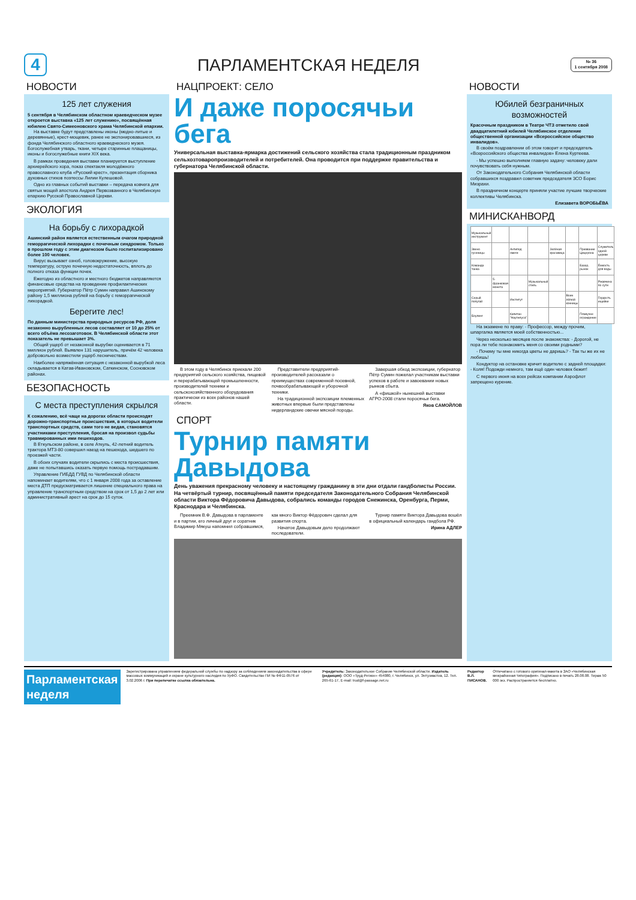4
ПАРЛАМЕНТСКАЯ НЕДЕЛЯ
№ 36
1 сентября 2008
НОВОСТИ
125 лет служения
5 сентября в Челябинском областном краеведческом музее откроется выставка «125 лет служению», посвящённая юбилею Свято-Симеоновского храма Челябинской епархии.
На выставке будут представлены иконы (медно-литые и деревянные), крест-мощевик, ранее не экспонировавшиеся, из фонда Челябинского областного краеведческого музея. Богослужебная утварь, ткани, четыре старинные плащаницы, иконы и богослужебные книги XIX века.
В рамках проведения выставки планируется выступление архиерейского хора, показ спектакля молодёжного православного клуба «Русский крест», презентация сборника духовных стихов поэтессы Лилии Кулешовой.
Одно из главных событий выставки – передача ковчега для святых мощей апостола Андрея Первозванного в Челябинскую епархию Русской Православной Церкви.
ЭКОЛОГИЯ
На борьбу с лихорадкой
Ашинский район является естественным очагом природной геморрагической лихорадки с почечным синдромом. Только в прошлом году с этим диагнозом было госпитализировано более 100 человек.
Вирус вызывает озноб, головокружение, высокую температуру, острую почечную недостаточность, вплоть до полного отказа функции почек.
Ежегодно из областного и местного бюджетов направляются финансовые средства на проведение профилактических мероприятий. Губернатор Пётр Сумин направил Ашинскому району 1,5 миллиона рублей на борьбу с геморрагической лихорадкой.
Берегите лес!
По данным министерства природных ресурсов РФ, доля незаконно вырубленных лесов составляет от 10 до 25% от всего объёма лесозаготовок. В Челябинской области этот показатель не превышает 3%.
Общий ущерб от незаконной вырубки оценивается в 71 миллион рублей. Выявлен 131 нарушитель, причём 42 человека добровольно возместили ущерб лесничествам.
Наиболее напряжённая ситуация с незаконной вырубкой леса складывается в Катав-Ивановском, Саткинском, Сосновском районах.
БЕЗОПАСНОСТЬ
С места преступления скрылся
К сожалению, всё чаще на дорогах области происходят дорожно-транспортные происшествия, в которых водители транспортных средств, сами того не ведая, становятся участниками преступления, бросая на произвол судьбы травмированных ими пешеходов.
В Еткульском районе, в селе Аткуль, 42-летний водитель трактора МТЗ-80 совершил наезд на пешехода, шедшего по проезжей части.
В обоих случаях водители скрылись с места происшествия, даже не попытавшись оказать первую помощь пострадавшим.
Управление ГИБДД ГУВД по Челябинской области напоминает водителям, что с 1 января 2008 года за оставление места ДТП предусматривается лишение специального права на управление транспортным средством на срок от 1,5 до 2 лет или административный арест на срок до 15 суток.
НАЦПРОЕКТ: СЕЛО
И даже поросячьи бега
Универсальная выставка-ярмарка достижений сельского хозяйства стала традиционным праздником сельхозтоваропроизводителей и потребителей. Она проводится при поддержке правительства и губернатора Челябинской области.
В этом году в Челябинск приехали 200 предприятий сельского хозяйства, пищевой и перерабатывающей промышленности, производителей техники и сельскохозяйственного оборудования практически из всех районов нашей области.
Представители предприятий-производителей рассказали о преимуществах современной посевной, почвообрабатывающей и уборочной техники.
На традиционной экспозиции племенных животных впервые были представлены нидерландские овечки мясной породы.
Завершая обход экспозиции, губернатор Пётр Сумин пожелал участникам выставки успехов в работе и завоевании новых рынков сбыта.
А «фишкой» нынешней выставки АГРО-2008 стали поросячьи бега.
Яков САМОЙЛОВ
СПОРТ
Турнир памяти Давыдова
День уважения прекрасному человеку и настоящему гражданину в эти дни отдали гандболисты России. На четвёртый турнир, посвящённый памяти председателя Законодательного Собрания Челябинской области Виктора Фёдоровича Давыдова, собрались команды городов Снежинска, Оренбурга, Перми, Краснодара и Челябинска.
Преемник В.Ф. Давыдова в парламенте и в партии, его личный друг и соратник Владимир Мякуш напомнил собравшимся, как много Виктор Фёдорович сделал для развития спорта.
Начатое Давыдовым дело продолжают последователи.
Турнир памяти Виктора Давыдова вошёл в официальный календарь гандбола РФ.
Ирина АДЛЕР
НОВОСТИ
Юбилей безграничных возможностей
Красочным праздником в Театре ЧТЗ отметило свой двадцатилетний юбилей Челябинское отделение общественной организации «Всероссийское общество инвалидов».
В своём поздравлении об этом говорит и председатель «Всероссийского общества инвалидов» Елена Куртеева.
- Мы успешно выполняем главную задачу: человеку дали почувствовать себя нужным.
От Законодательного Собрания Челябинской области собравшихся поздравил советник председателя ЗСО Борис Мизрахи.
В праздничном концерте приняли участие лучшие творческие коллективы Челябинска.
Елизавета ВОРОБЬЁВА
МИНИСКАНВОРД
| Музыкальный инструмент | | | | | | | |
| Звено гусеницы | | Антипод омеги | | Зелёная красавица | | Призвание Цицерона | Служитель одной церкви |
| Команда танка | | | | | | Базар, рынок | Ёмкость для воды |
| | 5-франковая монета | | Музыкальный стиль | | | | Ржавчина по сути |
| Серый попугай | | Институт | | | Воин лёгкой конницы | | Гордость ищейки |
| Боулинг | | Капитан "Наутилуса" | | | | Плавучее ограждение | |
На экзамене по праву: - Профессор, между прочим, шпаргалка является моей собственностью...
Через несколько месяцев после знакомства: - Дорогой, не пора ли тебе познакомить меня со своими родными?
- Почему ты мне никогда цветы не даришь? - Так ты же их не любишь!
Кондуктор на остановке кричит водителю с задней площадки: - Коля! Подожди немного, там ещё один человек бежит!
С первого июня на всех рейсах компании Аэрофлот запрещено курение.
Парламентская неделя
Зарегистрирована управлением федеральной службы по надзору за соблюдением законодательства в сфере массовых коммуникаций и охране культурного наследия по УрФО. Свидетельство ПИ № ФФ11-0576 от 3.02.2006 г. При перепечатке ссылка обязательна.
Учредитель: Законодательное Собрание Челябинской области. Издатель (редакция): ООО «Труд-Регион» 454080, г. Челябинск, ул. Энтузиастов, 12. Тел. 265-61-17, E-mail: trud@f-passage.net.ru
Редактор
В.Л. ПИСАНОВ.
Отпечатано с готового оригинал-макета в ЗАО «Челябинская межрайонная типография». Подписано в печать 28.08.08. Тираж 50 000 экз. Распространяется бесплатно.